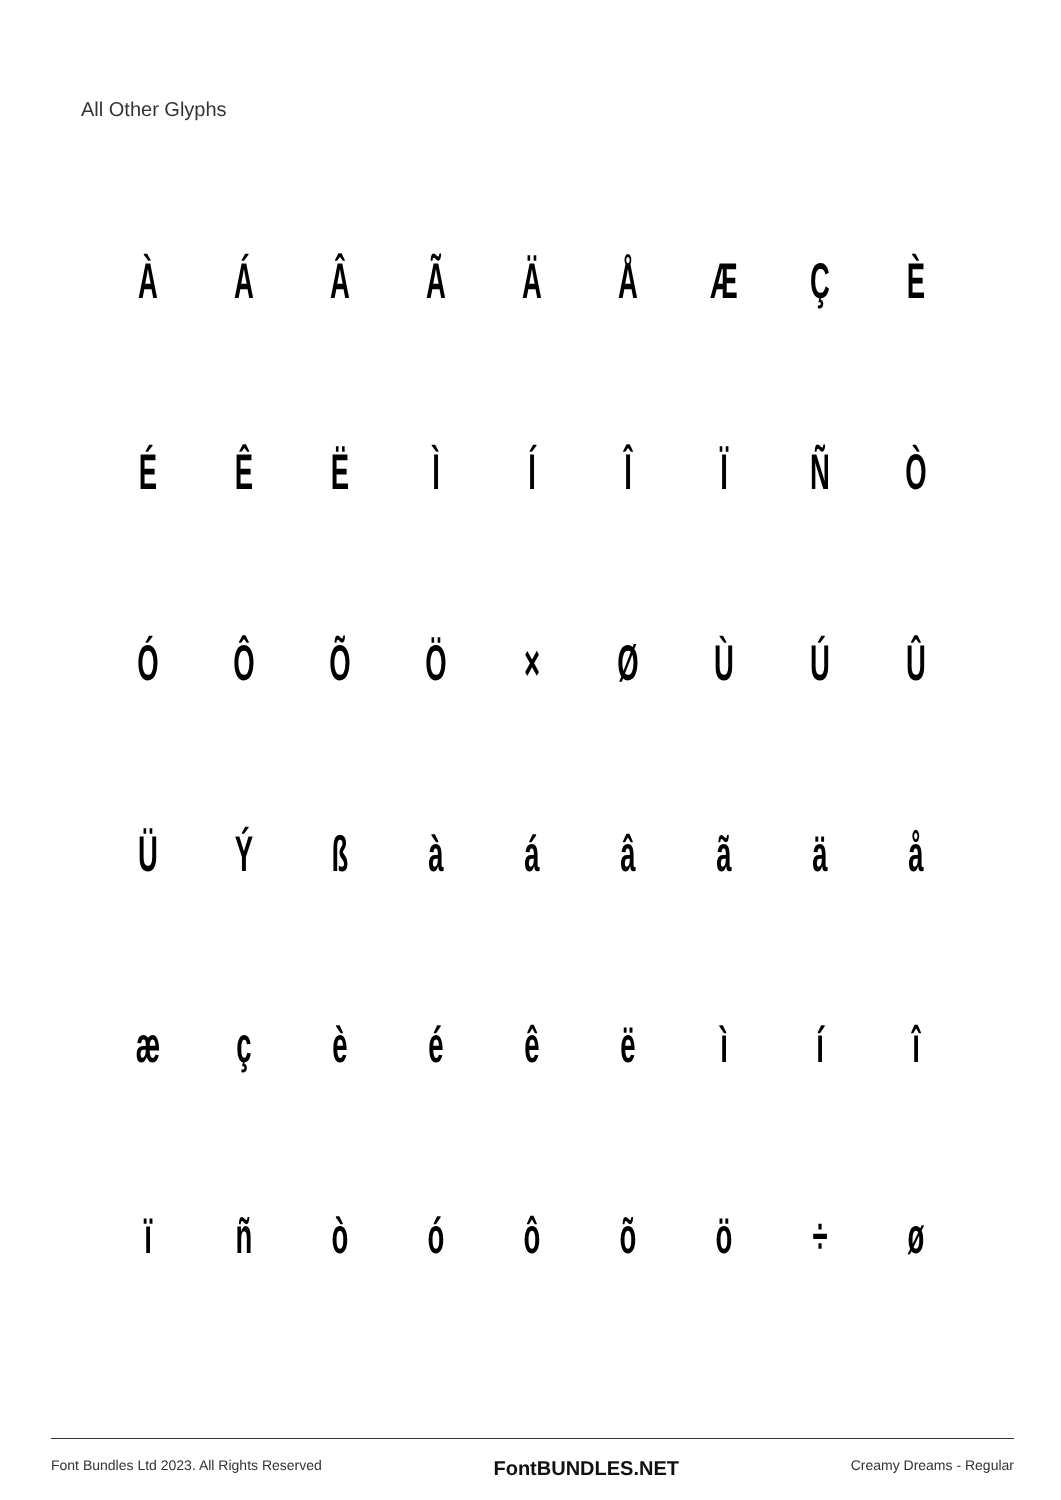All Other Glyphs
ÀÁÂÃÄÅÆÇÈ
ÉÊËÌÍÎÏÑÒ
ÓÔÕÖ × ØÙÚÛ
ÜÝßàáâãäå
æçèéêëìíî
ïñòóôõö ÷ ø
Font Bundles Ltd 2023. All Rights Reserved FontBUNDLES.NET Creamy Dreams - Regular